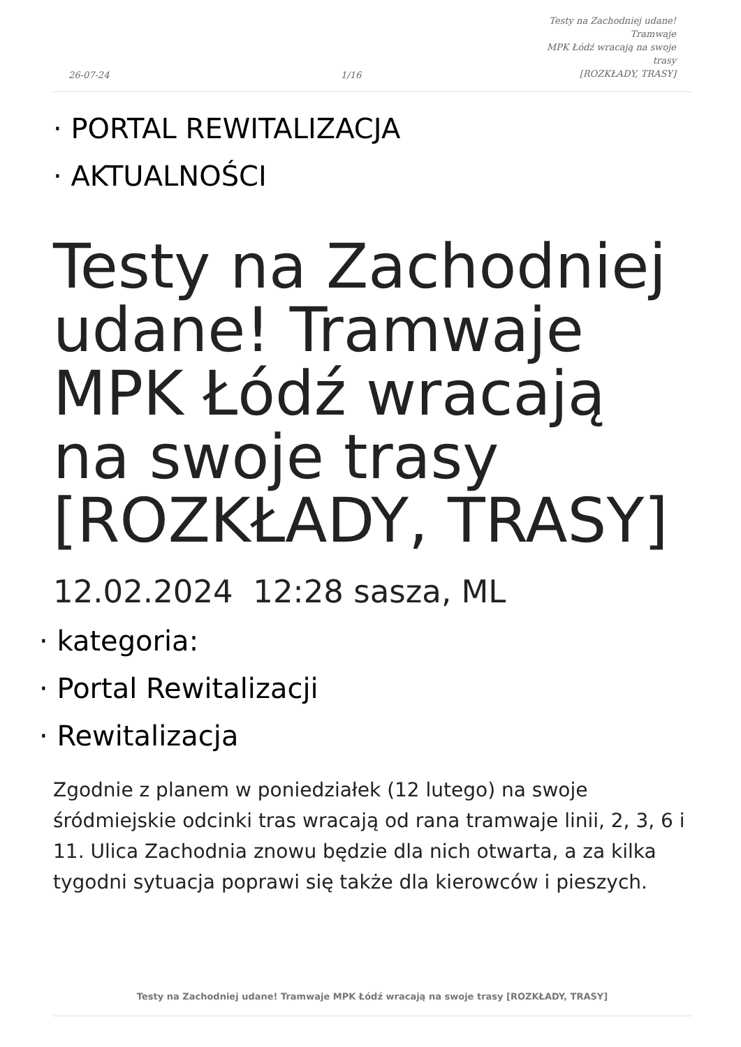26-07-24
1/16
Testy na Zachodniej udane! Tramwaje
MPK Łódź wracają na swoje trasy
[ROZKŁADY, TRASY]
· PORTAL REWITALIZACJA
· AKTUALNOŚCI
Testy na Zachodniej udane! Tramwaje MPK Łódź wracają na swoje trasy [ROZKŁADY, TRASY]
12.02.2024 12:28 sasza, ML
· kategoria:
· Portal Rewitalizacji
· Rewitalizacja
Zgodnie z planem w poniedziałek (12 lutego) na swoje śródmiejskie odcinki tras wracają od rana tramwaje linii, 2, 3, 6 i 11. Ulica Zachodnia znowu będzie dla nich otwarta, a za kilka tygodni sytuacja poprawi się także dla kierowców i pieszych.
Testy na Zachodniej udane! Tramwaje MPK Łódź wracają na swoje trasy [ROZKŁADY, TRASY]